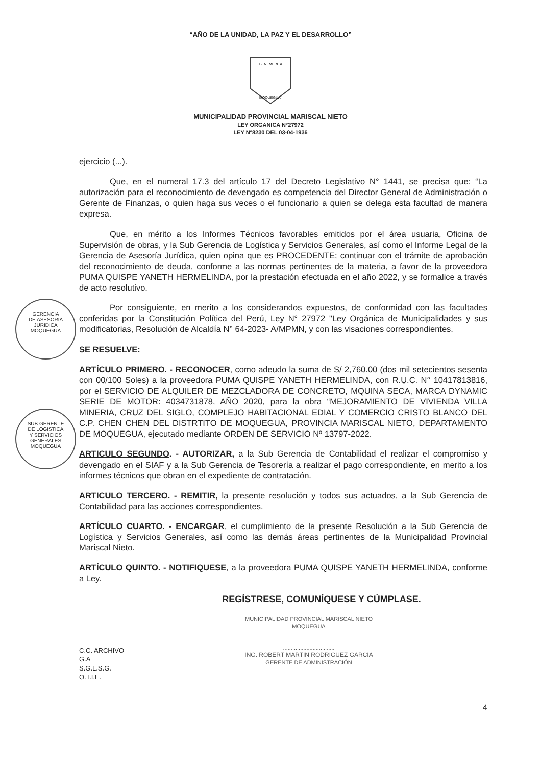“AÑO DE LA UNIDAD, LA PAZ Y EL DESARROLLO”
BENEMERITA
MOQUEGUA
MUNICIPALIDAD PROVINCIAL MARISCAL NIETO
LEY ORGANICA N°27972
LEY N°8230 DEL 03-04-1936
GERENCIA
DE ASESORIA
JURIDICA
MOQUEGUA
SUB GERENTE
DE LOGISTICA
Y SERVICIOS
GENERALES
MOQUEGUA
ejercicio (...).
Que, en el numeral 17.3 del artículo 17 del Decreto Legislativo N° 1441, se precisa que: “La autorización para el reconocimiento de devengado es competencia del Director General de Administración o Gerente de Finanzas, o quien haga sus veces o el funcionario a quien se delega esta facultad de manera expresa.
Que, en mérito a los Informes Técnicos favorables emitidos por el área usuaria, Oficina de Supervisión de obras, y la Sub Gerencia de Logística y Servicios Generales, así como el Informe Legal de la Gerencia de Asesoría Jurídica, quien opina que es PROCEDENTE; continuar con el trámite de aprobación del reconocimiento de deuda, conforme a las normas pertinentes de la materia, a favor de la proveedora PUMA QUISPE YANETH HERMELINDA, por la prestación efectuada en el año 2022, y se formalice a través de acto resolutivo.
Por consiguiente, en merito a los considerandos expuestos, de conformidad con las facultades conferidas por la Constitución Política del Perú, Ley N° 27972 "Ley Orgánica de Municipalidades y sus modificatorias, Resolución de Alcaldía N° 64-2023- A/MPMN, y con las visaciones correspondientes.
SE RESUELVE:
ARTÍCULO PRIMERO. - RECONOCER, como adeudo la suma de S/ 2,760.00 (dos mil setecientos sesenta con 00/100 Soles) a la proveedora PUMA QUISPE YANETH HERMELINDA, con R.U.C. N° 10417813816, por el SERVICIO DE ALQUILER DE MEZCLADORA DE CONCRETO, MQUINA SECA, MARCA DYNAMIC SERIE DE MOTOR: 4034731878, AÑO 2020, para la obra “MEJORAMIENTO DE VIVIENDA VILLA MINERIA, CRUZ DEL SIGLO, COMPLEJO HABITACIONAL EDIAL Y COMERCIO CRISTO BLANCO DEL C.P. CHEN CHEN DEL DISTRTITO DE MOQUEGUA, PROVINCIA MARISCAL NIETO, DEPARTAMENTO DE MOQUEGUA, ejecutado mediante ORDEN DE SERVICIO Nº 13797-2022.
ARTICULO SEGUNDO. - AUTORIZAR, a la Sub Gerencia de Contabilidad el realizar el compromiso y devengado en el SIAF y a la Sub Gerencia de Tesorería a realizar el pago correspondiente, en merito a los informes técnicos que obran en el expediente de contratación.
ARTICULO TERCERO. - REMITIR, la presente resolución y todos sus actuados, a la Sub Gerencia de Contabilidad para las acciones correspondientes.
ARTÍCULO CUARTO. - ENCARGAR, el cumplimiento de la presente Resolución a la Sub Gerencia de Logística y Servicios Generales, así como las demás áreas pertinentes de la Municipalidad Provincial Mariscal Nieto.
ARTÍCULO QUINTO. - NOTIFIQUESE, a la proveedora PUMA QUISPE YANETH HERMELINDA, conforme a Ley.
REGÍSTRESE, COMUNÍQUESE Y CÚMPLASE.
C.C. ARCHIVO
G.A
S.G.L.S.G.
O.T.I.E.
MUNICIPALIDAD PROVINCIAL MARISCAL NIETO
MOQUEGUA
.................................
ING. ROBERT MARTIN RODRIGUEZ GARCIA
GERENTE DE ADMINISTRACIÓN
4